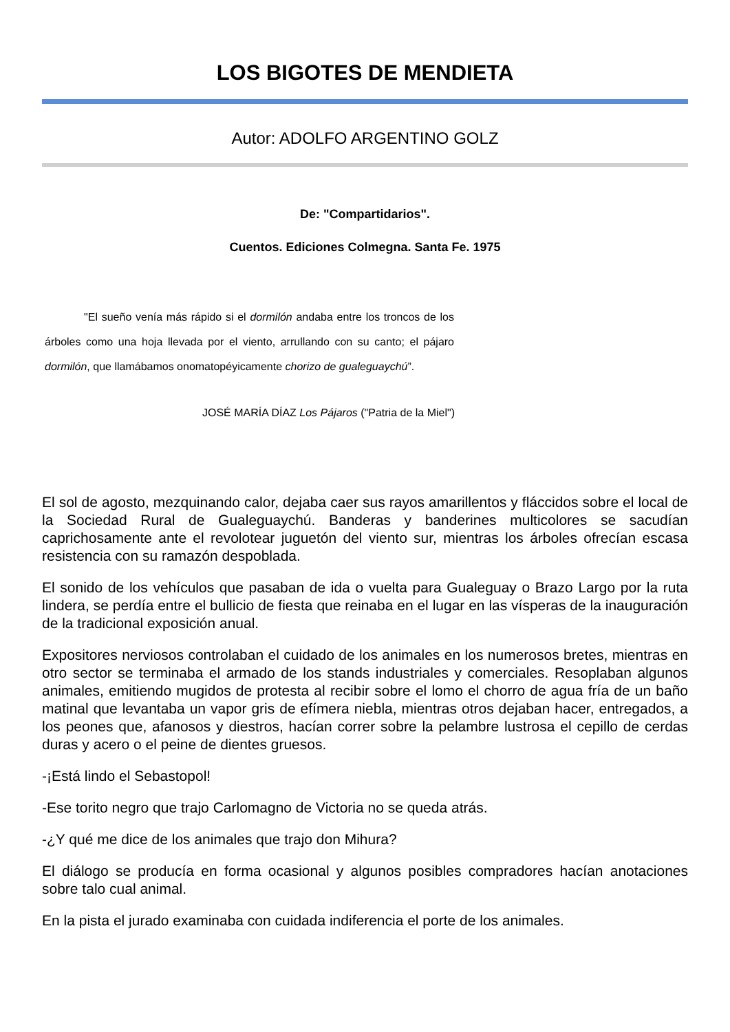LOS BIGOTES DE MENDIETA
Autor: ADOLFO ARGENTINO GOLZ
De: "Compartidarios".
Cuentos. Ediciones Colmegna. Santa Fe. 1975
"El sueño venía más rápido si el dormilón andaba entre los troncos de los árboles como una hoja llevada por el viento, arrullando con su canto; el pájaro dormilón, que llamábamos onomatopéyicamente chorizo de gualeguaychú”.
JOSÉ MARÍA DÍAZ Los Pájaros ("Patria de la Miel")
El sol de agosto, mezquinando calor, dejaba caer sus rayos amarillentos y fláccidos sobre el local de la Sociedad Rural de Gualeguaychú. Banderas y banderines multicolores se sacudían caprichosamente ante el revolotear juguetón del viento sur, mientras los árboles ofrecían escasa resistencia con su ramazón despoblada.
El sonido de los vehículos que pasaban de ida o vuelta para Gualeguay o Brazo Largo por la ruta lindera, se perdía entre el bullicio de fiesta que reinaba en el lugar en las vísperas de la inauguración de la tradicional exposición anual.
Expositores nerviosos controlaban el cuidado de los animales en los numerosos bretes, mientras en otro sector se terminaba el armado de los stands industriales y comerciales. Resoplaban algunos animales, emitiendo mugidos de protesta al recibir sobre el lomo el chorro de agua fría de un baño matinal que levantaba un vapor gris de efímera niebla, mientras otros dejaban hacer, entregados, a los peones que, afanosos y diestros, hacían correr sobre la pelambre lustrosa el cepillo de cerdas duras y acero o el peine de dientes gruesos.
-¡Está lindo el Sebastopol!
-Ese torito negro que trajo Carlomagno de Victoria no se queda atrás.
-¿Y qué me dice de los animales que trajo don Mihura?
El diálogo se producía en forma ocasional y algunos posibles compradores hacían anotaciones sobre talo cual animal.
En la pista el jurado examinaba con cuidada indiferencia el porte de los animales.